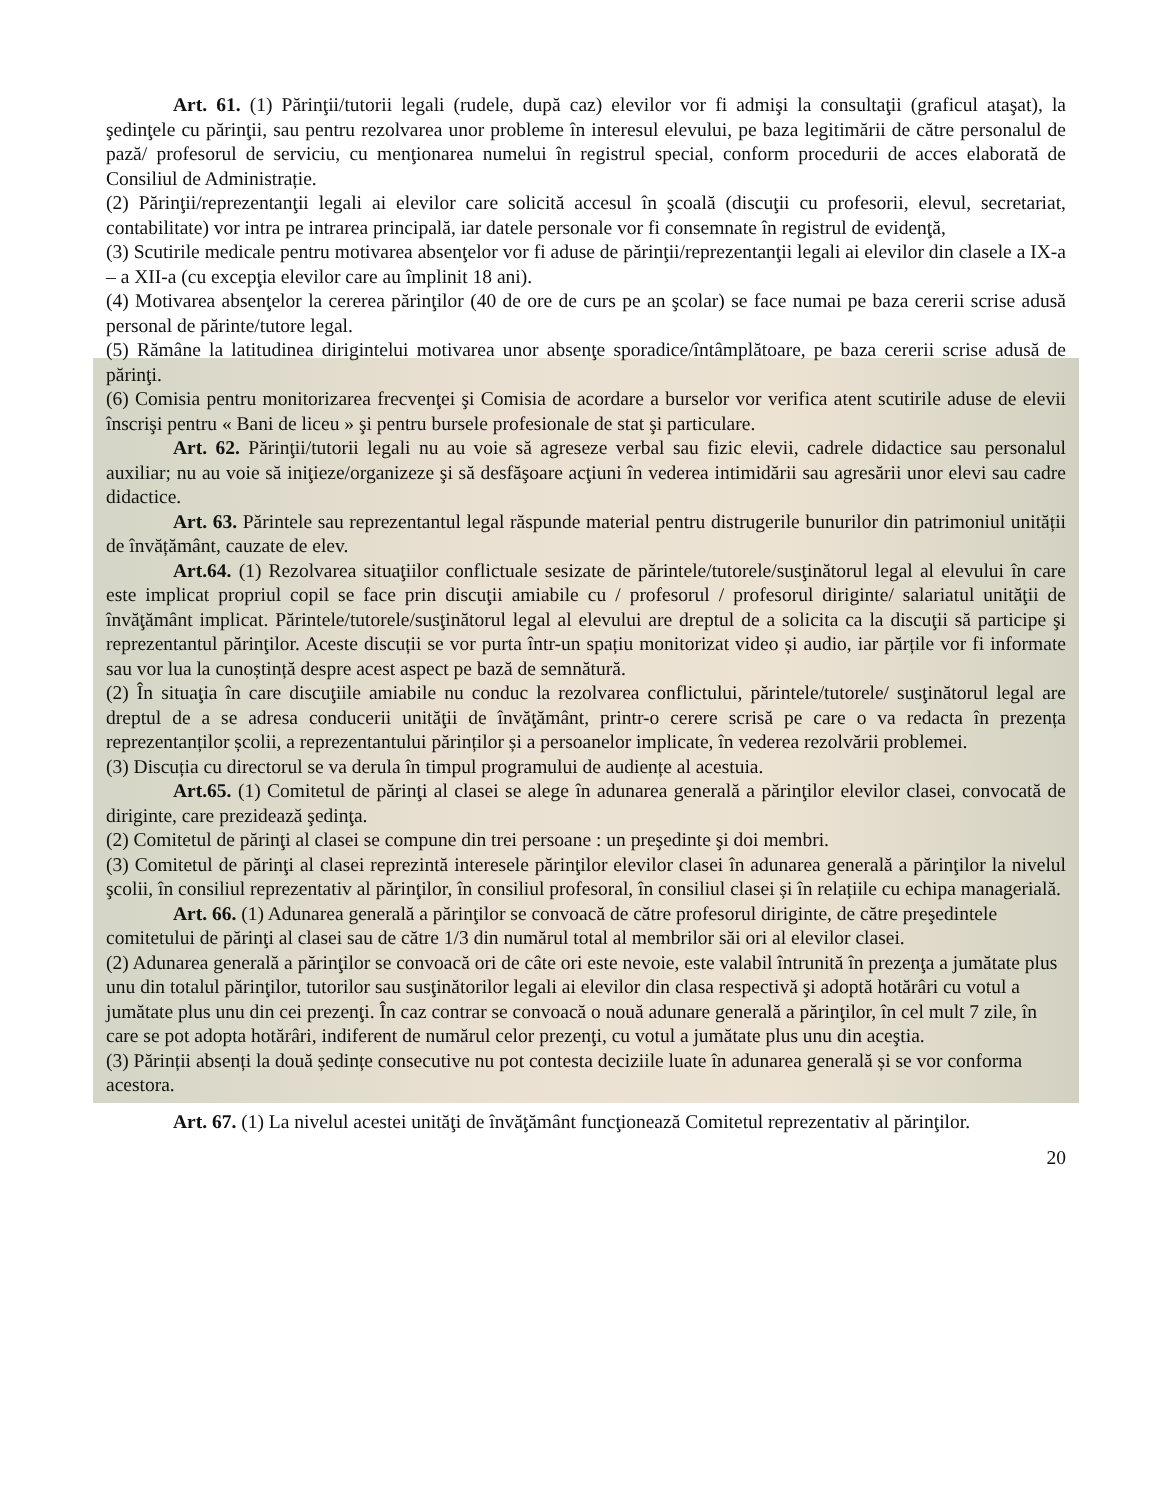Art. 61. (1) Părinţii/tutorii legali (rudele, după caz) elevilor vor fi admişi la consultaţii (graficul ataşat), la şedinţele cu părinţii, sau pentru rezolvarea unor probleme în interesul elevului, pe baza legitimării de către personalul de pază/ profesorul de serviciu, cu menţionarea numelui în registrul special, conform procedurii de acces elaborată de Consiliul de Administrație.
(2) Părinţii/reprezentanţii legali ai elevilor care solicită accesul în şcoală (discuţii cu profesorii, elevul, secretariat, contabilitate) vor intra pe intrarea principală, iar datele personale vor fi consemnate în registrul de evidenţă,
(3) Scutirile medicale pentru motivarea absenţelor vor fi aduse de părinţii/reprezentanţii legali ai elevilor din clasele a IX-a – a XII-a (cu excepţia elevilor care au împlinit 18 ani).
(4) Motivarea absenţelor la cererea părinţilor (40 de ore de curs pe an şcolar) se face numai pe baza cererii scrise adusă personal de părinte/tutore legal.
(5) Rămâne la latitudinea dirigintelui motivarea unor absenţe sporadice/întâmplătoare, pe baza cererii scrise adusă de părinţi.
(6) Comisia pentru monitorizarea frecvenţei şi Comisia de acordare a burselor vor verifica atent scutirile aduse de elevii înscrişi pentru « Bani de liceu » şi pentru bursele profesionale de stat şi particulare.
Art. 62. Părinţii/tutorii legali nu au voie să agreseze verbal sau fizic elevii, cadrele didactice sau personalul auxiliar; nu au voie să iniţieze/organizeze şi să desfăşoare acţiuni în vederea intimidării sau agresării unor elevi sau cadre didactice.
Art. 63. Părintele sau reprezentantul legal răspunde material pentru distrugerile bunurilor din patrimoniul unității de învățământ, cauzate de elev.
Art.64. (1) Rezolvarea situaţiilor conflictuale sesizate de părintele/tutorele/susţinătorul legal al elevului în care este implicat propriul copil se face prin discuţii amiabile cu / profesorul / profesorul diriginte/ salariatul unităţii de învăţământ implicat. Părintele/tutorele/susţinătorul legal al elevului are dreptul de a solicita ca la discuţii să participe şi reprezentantul părinţilor. Aceste discuții se vor purta într-un spațiu monitorizat video și audio, iar părțile vor fi informate sau vor lua la cunoștință despre acest aspect pe bază de semnătură.
(2) În situaţia în care discuţiile amiabile nu conduc la rezolvarea conflictului, părintele/tutorele/ susţinătorul legal are dreptul de a se adresa conducerii unităţii de învăţământ, printr-o cerere scrisă pe care o va redacta în prezența reprezentanților școlii, a reprezentantului părinților și a persoanelor implicate, în vederea rezolvării problemei.
(3) Discuția cu directorul se va derula în timpul programului de audiențe al acestuia.
Art.65. (1) Comitetul de părinţi al clasei se alege în adunarea generală a părinţilor elevilor clasei, convocată de diriginte, care prezidează şedinţa.
(2) Comitetul de părinţi al clasei se compune din trei persoane : un preşedinte şi doi membri.
(3) Comitetul de părinţi al clasei reprezintă interesele părinţilor elevilor clasei în adunarea generală a părinţilor la nivelul şcolii, în consiliul reprezentativ al părinţilor, în consiliul profesoral, în consiliul clasei și în relațiile cu echipa managerială.
Art. 66. (1) Adunarea generală a părinţilor se convoacă de către profesorul diriginte, de către preşedintele comitetului de părinţi al clasei sau de către 1/3 din numărul total al membrilor săi ori al elevilor clasei.
(2) Adunarea generală a părinţilor se convoacă ori de câte ori este nevoie, este valabil întrunită în prezenţa a jumătate plus unu din totalul părinţilor, tutorilor sau susţinătorilor legali ai elevilor din clasa respectivă şi adoptă hotărâri cu votul a jumătate plus unu din cei prezenţi. În caz contrar se convoacă o nouă adunare generală a părinţilor, în cel mult 7 zile, în care se pot adopta hotărâri, indiferent de numărul celor prezenţi, cu votul a jumătate plus unu din aceştia.
(3) Părinții absenți la două ședințe consecutive nu pot contesta deciziile luate în adunarea generală și se vor conforma acestora.
Art. 67. (1) La nivelul acestei unităţi de învăţământ funcţionează Comitetul reprezentativ al părinţilor.
20